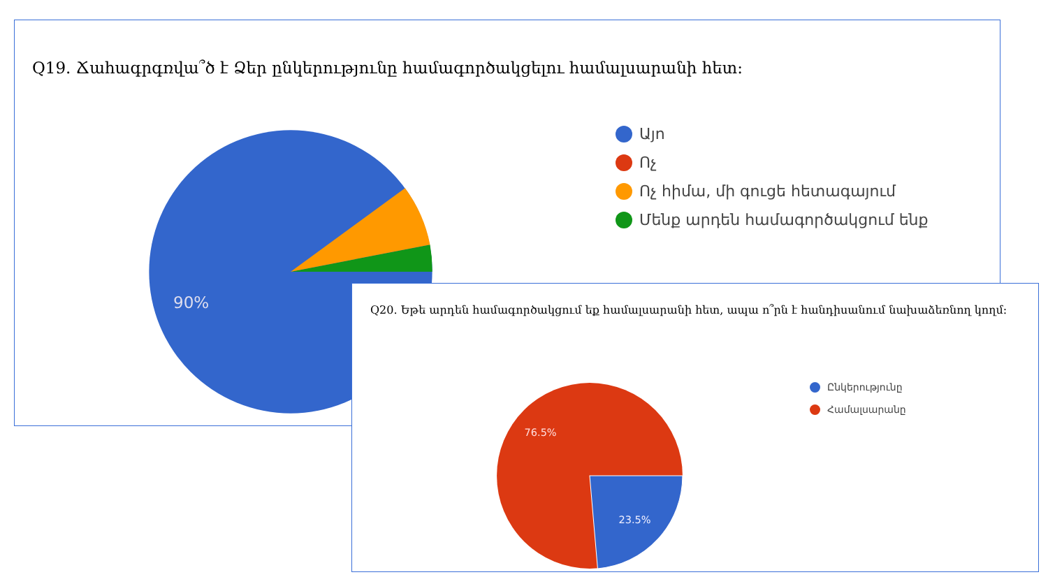Q19. Ճահագրգռվա՞ծ է Ձեր ընկերությունը համագործակցելու համալսարանի հետ:
90%
Այո
Ոչ
Ոչ հիմա, մի գուցե հետագայում
Մենք արդեն համագործակցում ենք
Q20. Եթե արդեն համագործակցում եք համալսարանի հետ, ապա ո՞րն է հանդիսանում նախաձեռնող կողմ:
76.5%
23.5%
Ընկերությունը
Համալսարանը